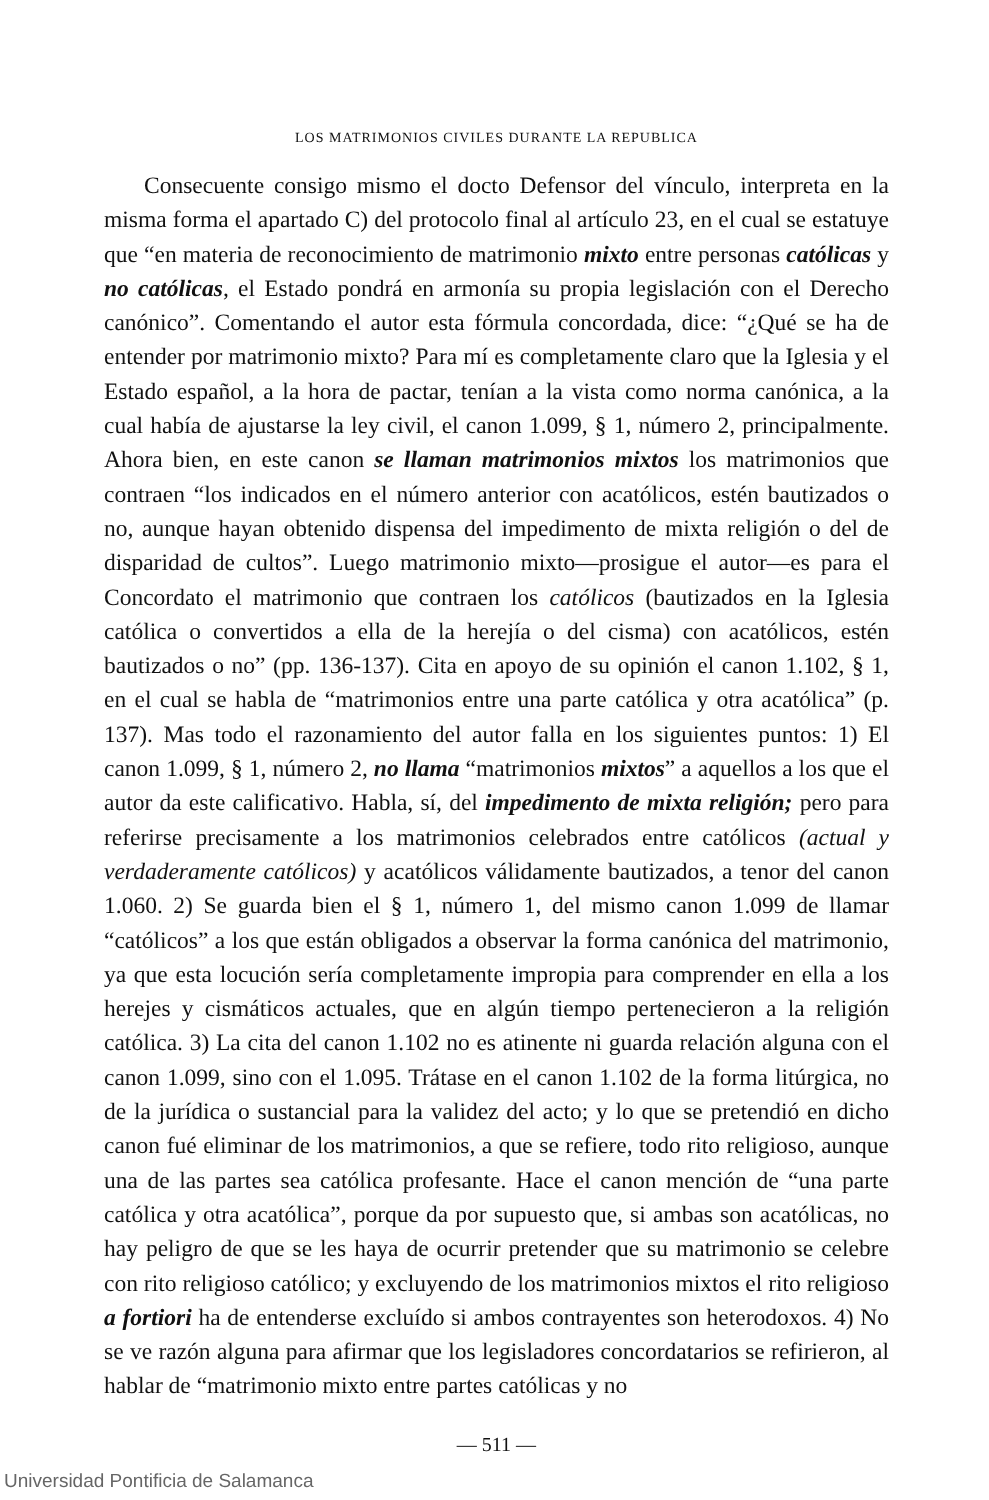LOS MATRIMONIOS CIVILES DURANTE LA REPUBLICA
Consecuente consigo mismo el docto Defensor del vínculo, interpreta en la misma forma el apartado C) del protocolo final al artículo 23, en el cual se estatuye que “en materia de reconocimiento de matrimonio mixto entre personas católicas y no católicas, el Estado pondrá en armonía su propia legislación con el Derecho canónico”. Comentando el autor esta fórmula concordada, dice: “¿Qué se ha de entender por matrimonio mixto? Para mí es completamente claro que la Iglesia y el Estado español, a la hora de pactar, tenían a la vista como norma canónica, a la cual había de ajustarse la ley civil, el canon 1.099, § 1, número 2, principalmente. Ahora bien, en este canon se llaman matrimonios mixtos los matrimonios que contraen “los indicados en el número anterior con acatólicos, estén bautizados o no, aunque hayan obtenido dispensa del impedimento de mixta religión o del de disparidad de cultos”. Luego matrimonio mixto—prosigue el autor—es para el Concordato el matrimonio que contraen los católicos (bautizados en la Iglesia católica o convertidos a ella de la herejía o del cisma) con acatólicos, estén bautizados o no” (pp. 136-137). Cita en apoyo de su opinión el canon 1.102, § 1, en el cual se habla de “matrimonios entre una parte católica y otra acatólica” (p. 137). Mas todo el razonamiento del autor falla en los siguientes puntos: 1) El canon 1.099, § 1, número 2, no llama “matrimonios mixtos” a aquellos a los que el autor da este calificativo. Habla, sí, del impedimento de mixta religión; pero para referirse precisamente a los matrimonios celebrados entre católicos (actual y verdaderamente católicos) y acatólicos válidamente bautizados, a tenor del canon 1.060. 2) Se guarda bien el § 1, número 1, del mismo canon 1.099 de llamar “católicos” a los que están obligados a observar la forma canónica del matrimonio, ya que esta locución sería completamente impropia para comprender en ella a los herejes y cismáticos actuales, que en algún tiempo pertenecieron a la religión católica. 3) La cita del canon 1.102 no es atinente ni guarda relación alguna con el canon 1.099, sino con el 1.095. Trátase en el canon 1.102 de la forma litúrgica, no de la jurídica o sustancial para la validez del acto; y lo que se pretendió en dicho canon fué eliminar de los matrimonios, a que se refiere, todo rito religioso, aunque una de las partes sea católica profesante. Hace el canon mención de “una parte católica y otra acatólica”, porque da por supuesto que, si ambas son acatólicas, no hay peligro de que se les haya de ocurrir pretender que su matrimonio se celebre con rito religioso católico; y excluyendo de los matrimonios mixtos el rito religioso a fortiori ha de entenderse excluído si ambos contrayentes son heterodoxos. 4) No se ve razón alguna para afirmar que los legisladores concordatarios se refirieron, al hablar de “matrimonio mixto entre partes católicas y no
— 511 —
Universidad Pontificia de Salamanca